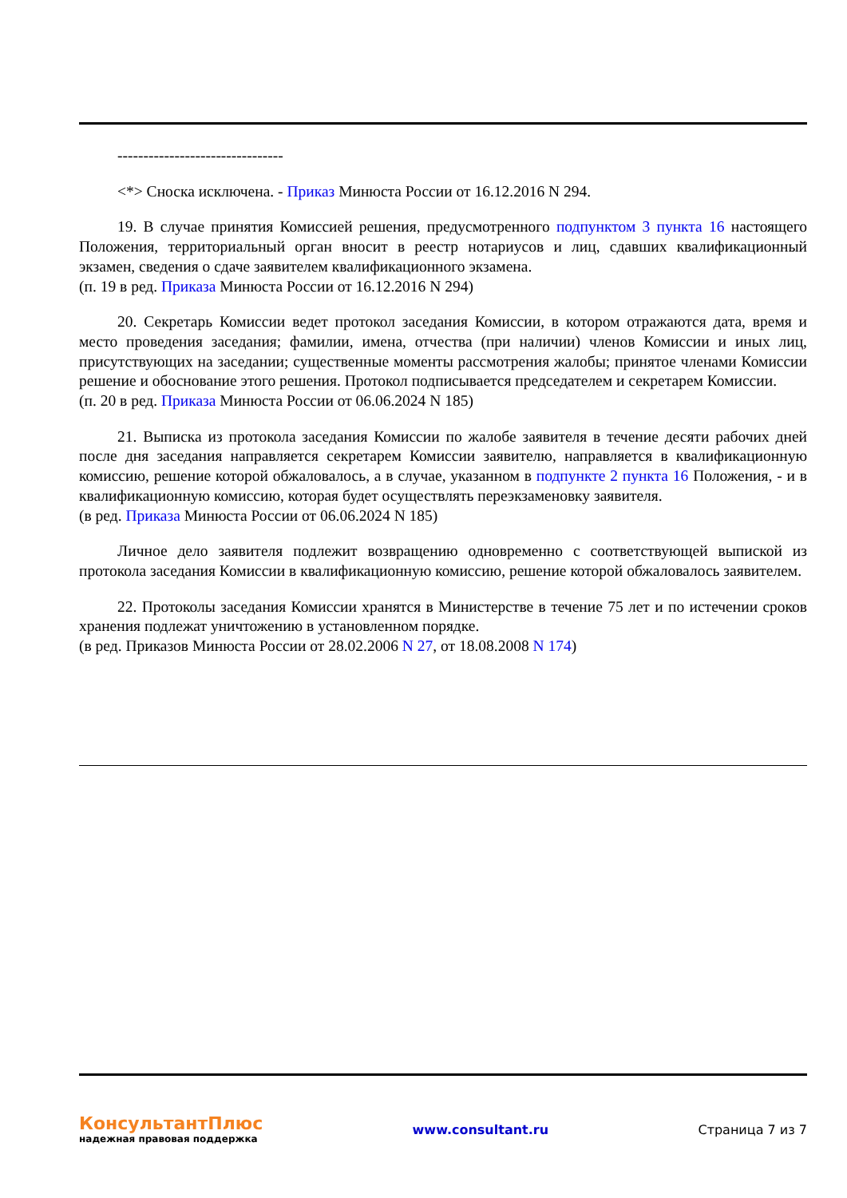--------------------------------
<*> Сноска исключена. - Приказ Минюста России от 16.12.2016 N 294.
19. В случае принятия Комиссией решения, предусмотренного подпунктом 3 пункта 16 настоящего Положения, территориальный орган вносит в реестр нотариусов и лиц, сдавших квалификационный экзамен, сведения о сдаче заявителем квалификационного экзамена.
(п. 19 в ред. Приказа Минюста России от 16.12.2016 N 294)
20. Секретарь Комиссии ведет протокол заседания Комиссии, в котором отражаются дата, время и место проведения заседания; фамилии, имена, отчества (при наличии) членов Комиссии и иных лиц, присутствующих на заседании; существенные моменты рассмотрения жалобы; принятое членами Комиссии решение и обоснование этого решения. Протокол подписывается председателем и секретарем Комиссии.
(п. 20 в ред. Приказа Минюста России от 06.06.2024 N 185)
21. Выписка из протокола заседания Комиссии по жалобе заявителя в течение десяти рабочих дней после дня заседания направляется секретарем Комиссии заявителю, направляется в квалификационную комиссию, решение которой обжаловалось, а в случае, указанном в подпункте 2 пункта 16 Положения, - и в квалификационную комиссию, которая будет осуществлять переэкзаменовку заявителя.
(в ред. Приказа Минюста России от 06.06.2024 N 185)
Личное дело заявителя подлежит возвращению одновременно с соответствующей выпиской из протокола заседания Комиссии в квалификационную комиссию, решение которой обжаловалось заявителем.
22. Протоколы заседания Комиссии хранятся в Министерстве в течение 75 лет и по истечении сроков хранения подлежат уничтожению в установленном порядке.
(в ред. Приказов Минюста России от 28.02.2006 N 27, от 18.08.2008 N 174)
КонсультантПлюс
надежная правовая поддержка
www.consultant.ru Страница 7 из 7